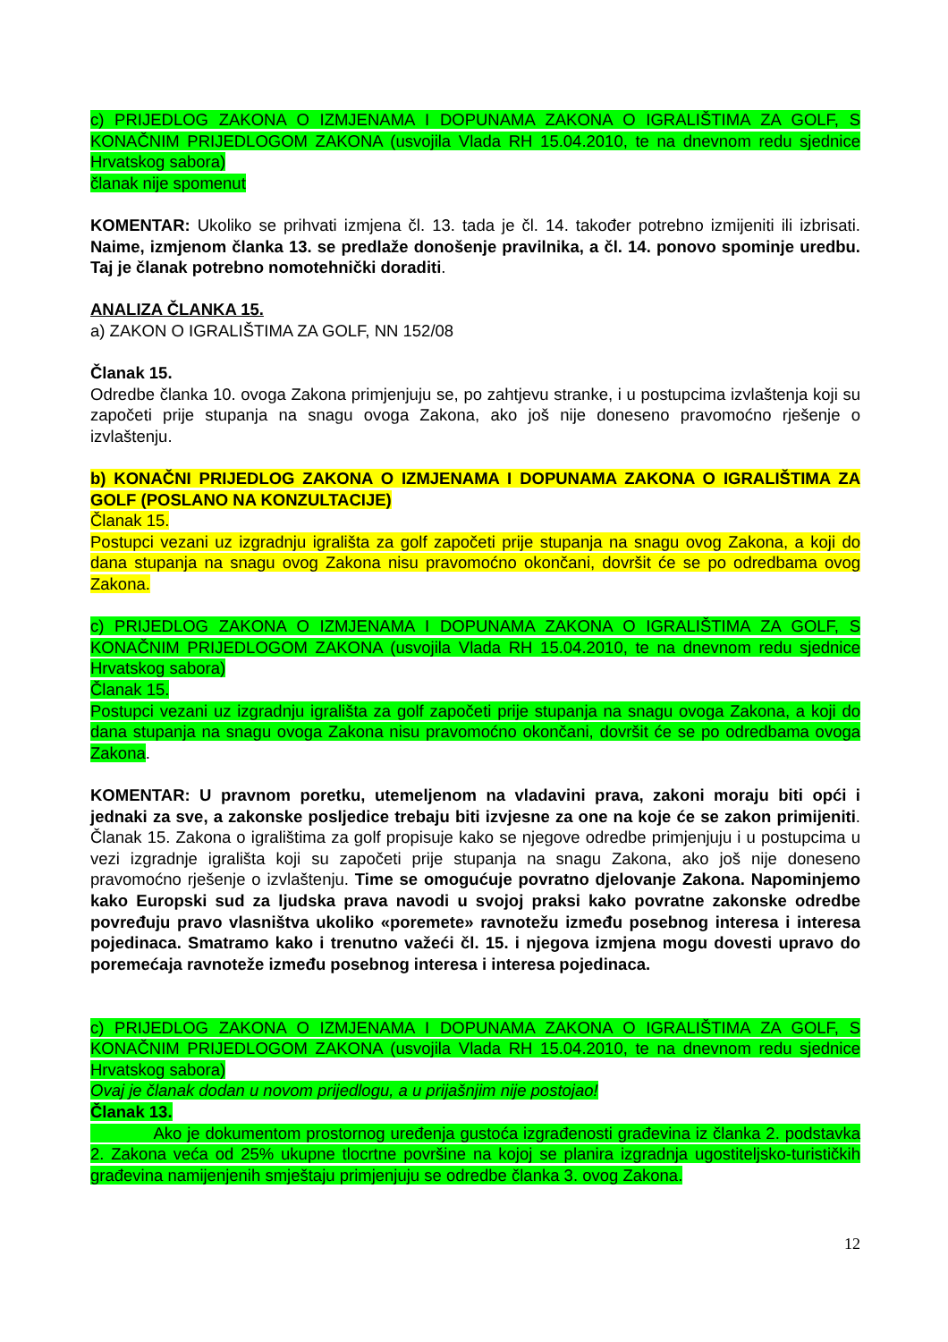c) PRIJEDLOG ZAKONA O IZMJENAMA I DOPUNAMA ZAKONA O IGRALIŠTIMA ZA GOLF, S KONAČNIM PRIJEDLOGOM ZAKONA (usvojila Vlada RH 15.04.2010, te na dnevnom redu sjednice Hrvatskog sabora)
članak nije spomenut
KOMENTAR: Ukoliko se prihvati izmjena čl. 13. tada je čl. 14. također potrebno izmijeniti ili izbrisati. Naime, izmjenom članka 13. se predlaže donošenje pravilnika, a čl. 14. ponovo spominje uredbu. Taj je članak potrebno nomotehnički doraditi.
ANALIZA ČLANKA 15.
a) ZAKON O IGRALIŠTIMA ZA GOLF, NN 152/08
Članak 15.
Odredbe članka 10. ovoga Zakona primjenjuju se, po zahtjevu stranke, i u postupcima izvlaštenja koji su započeti prije stupanja na snagu ovoga Zakona, ako još nije doneseno pravomoćno rješenje o izvlaštenju.
b) KONAČNI PRIJEDLOG ZAKONA O IZMJENAMA I DOPUNAMA ZAKONA O IGRALIŠTIMA ZA GOLF (POSLANO NA KONZULTACIJE)
Članak 15.
Postupci vezani uz izgradnju igrališta za golf započeti prije stupanja na snagu ovog Zakona, a koji do dana stupanja na snagu ovog Zakona nisu pravomoćno okončani, dovršit će se po odredbama ovog Zakona.
c) PRIJEDLOG ZAKONA O IZMJENAMA I DOPUNAMA ZAKONA O IGRALIŠTIMA ZA GOLF, S KONAČNIM PRIJEDLOGOM ZAKONA (usvojila Vlada RH 15.04.2010, te na dnevnom redu sjednice Hrvatskog sabora)
Članak 15.
Postupci vezani uz izgradnju igrališta za golf započeti prije stupanja na snagu ovoga Zakona, a koji do dana stupanja na snagu ovoga Zakona nisu pravomoćno okončani, dovršit će se po odredbama ovoga Zakona.
KOMENTAR: U pravnom poretku, utemeljenom na vladavini prava, zakoni moraju biti opći i jednaki za sve, a zakonske posljedice trebaju biti izvjesne za one na koje će se zakon primijeniti. Članak 15. Zakona o igralištima za golf propisuje kako se njegove odredbe primjenjuju i u postupcima u vezi izgradnje igrališta koji su započeti prije stupanja na snagu Zakona, ako još nije doneseno pravomoćno rješenje o izvlaštenju. Time se omogućuje povratno djelovanje Zakona. Napominjemo kako Europski sud za ljudska prava navodi u svojoj praksi kako povratne zakonske odredbe povređuju pravo vlasništva ukoliko «poremete» ravnotežu između posebnog interesa i interesa pojedinaca. Smatramo kako i trenutno važeći čl. 15. i njegova izmjena mogu dovesti upravo do poremećaja ravnoteže između posebnog interesa i interesa pojedinaca.
c) PRIJEDLOG ZAKONA O IZMJENAMA I DOPUNAMA ZAKONA O IGRALIŠTIMA ZA GOLF, S KONAČNIM PRIJEDLOGOM ZAKONA (usvojila Vlada RH 15.04.2010, te na dnevnom redu sjednice Hrvatskog sabora)
Ovaj je članak dodan u novom prijedlogu, a u prijašnjim nije postojao!
Članak 13.
Ako je dokumentom prostornog uređenja gustoća izgrađenosti građevina iz članka 2. podstavka 2. Zakona veća od 25% ukupne tlocrtne površine na kojoj se planira izgradnja ugostiteljsko-turističkih građevina namijenjenih smještaju primjenjuju se odredbe članka 3. ovog Zakona.
12